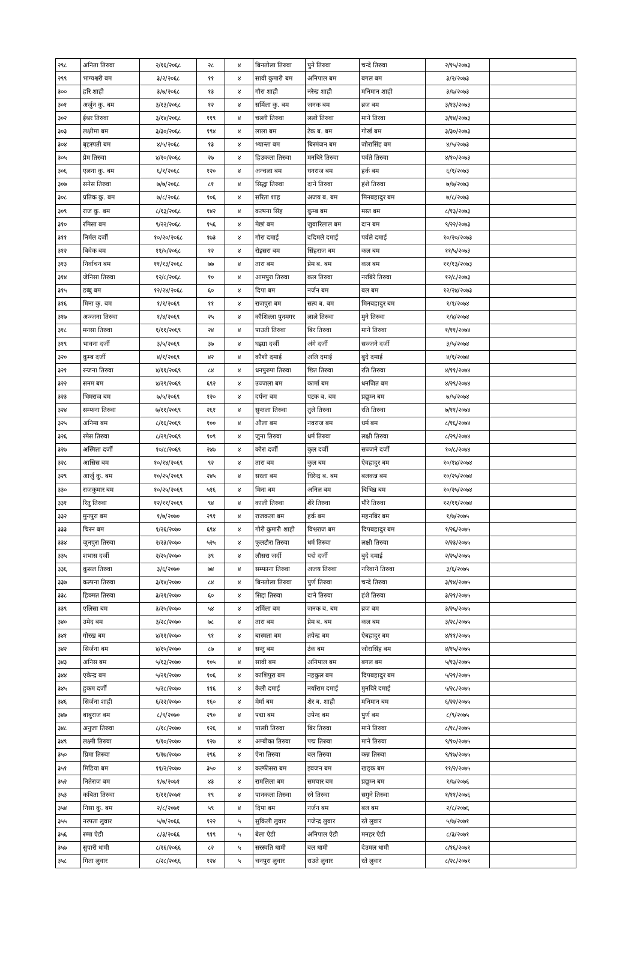| २९८ | अनिता तिरुवा | २/१६/२०६८ | २८ | ४ | बिनतोला तिरुवा | पुने तिरुवा | चन्दे तिरुवा | २/१५/२०७३ | |
| २९९ | भाग्यश्वरी बम | ३/२/२०६८ | ११ | ४ | सावी कुमारी बम | अनिपाल बम | बगल बम | ३/२/२०७३ | |
| ३०० | हरि शाही | ३/७/२०६८ | १३ | ४ | गौरा शाही | नरेन्द्र शाही | मनिमान शाही | ३/७/२०७३ | |
| ३०१ | अर्जुन कु. बम | ३/१३/२०६८ | १२ | ४ | सर्मिला कु. बम | जनक बम | ब्रज बम | ३/१३/२०७३ | |
| ३०२ | ईश्वर तिरुवा | ३/१४/२०६८ | ११९ | ४ | चल्ली तिरुवा | लल्ते तिरुवा | माने तिरवा | ३/१४/२०७३ | |
| ३०३ | लक्षीमा बम | ३/३०/२०६८ | १९४ | ४ | लाला बम | टेक ब. बम | गोर्ख बम | ३/३०/२०७३ | |
| ३०४ | बृहस्पती बम | ४/५/२०६८ | १३ | ४ | भ्यान्ता बम | बिरमंजन बम | जोरासिंह बम | ४/५/२०७३ | |
| ३०५ | प्रेम तिरुवा | ४/१०/२०६८ | २७ | ४ | हिउकला तिरुवा | मनबिरे तिरुवा | पर्वते तिरुवा | ४/१०/२०७३ | |
| ३०६ | एलना कु. बम | ६/१/२०६८ | १२० | ४ | अन्चला बम | धनराज बम | हर्क बम | ६/१/२०७३ | |
| ३०७ | सनेस तिरुवा | ७/७/२०६८ | ८१ | ४ | सिद्धा तिरुवा | दाने तिरुवा | हंशे तिरुवा | ७/७/२०७३ | |
| ३०८ | प्रतिक कु. बम | ७/८/२०६८ | १०६ | ४ | सरिता शाह | अजय ब. बम | मिनबहादुर बम | ७/८/२०७३ | |
| ३०९ | राज कु. बम | ८/१३/२०६८ | १४२ | ४ | कल्पना सिंह | कुम्ब बम | मस्त बम | ८/१३/२०७३ | |
| ३१० | रमिसा बम | ९/२२/२०६८ | १५६ | ४ | मेछां बम | जुवारिलाल बम | दान बम | ९/२२/२०७३ | |
| ३११ | निर्मल दर्जी | १०/२०/२०६८ | १७३ | ४ | गौरा दमाई | ददिमले दमाई | पर्वले दमाई | १०/२०/२०७३ | |
| ३१२ | बिवेक बम | ११/५/२०६८ | १२ | ४ | रोइसरा बम | सिंहराज बम | कल बम | ११/५/२०७३ | |
| ३१३ | निर्वाचन बम | ११/१३/२०६८ | ७७ | ४ | तारा बम | प्रेम ब. बम | कल बम | ११/१३/२०७३ | |
| ३१४ | जेनिसा तिरुवा | १२/८/२०६८ | १० | ४ | आमपुरा तिरुवा | कल तिरुवा | नरबिरे तिरुवा | १२/८/२०७३ | |
| ३१५ | डब्बु बम | १२/२४/२०६८ | ६० | ४ | दिपा बम | नर्जन बम | बल बम | १२/२४/२०७३ | |
| ३१६ | मिना कु. बम | १/१/२०६९ | ११ | ४ | राजपुरा बम | सत्य ब. बम | मिनबहादुर बम | १/१/२०७४ | |
| ३१७ | अञ्जना तिरुवा | १/४/२०६९ | २५ | ४ | कौशिल्ला पुनमगर | लाले तिरुवा | मुने तिरुवा | १/४/२०७४ | |
| ३१८ | मनसा तिरुवा | १/११/२०६९ | २४ | ४ | पाउती तिरुवा | बिर तिरुवा | माने तिरुवा | १/११/२०७४ | |
| ३१९ | भावना दर्जी | ३/५/२०६९ | ३७ | ४ | घइग्रा दर्जी | अंगे दर्जी | सज्जने दर्जी | ३/५/२०७४ | |
| ३२० | कुम्ब दर्जी | ४/१/२०६९ | ४२ | ४ | कौशी दमाई | अलि दमाई | बुदे दमाई | ४/१/२०७४ | |
| ३२१ | रन्जना तिरुवा | ४/११/२०६९ | ८४ | ४ | धनपुरुपा तिरुवा | छित तिरुवा | रति तिरुवा | ४/११/२०७४ | |
| ३२२ | सनम बम | ४/२९/२०६९ | ६९२ | ४ | उज्जला बम | कार्मा बम | धनजित बम | ४/२९/२०७४ | |
| ३२३ | भिमराज बम | ७/५/२०६९ | १२० | ४ | दर्पना बम | पटक ब. बम | प्रद्युम्न बम | ७/५/२०७४ | |
| ३२४ | सम्फना तिरुवा | ७/११/२०६९ | २६१ | ४ | सुन्तला तिरुवा | तुले तिरुवा | रति तिरुवा | ७/११/२०७४ | |
| ३२५ | अनिमा बम | ८/१६/२०६९ | १०० | ४ | औला बम | नवराज बम | धर्म बम | ८/१६/२०७४ | |
| ३२६ | रमेस तिरुवा | ८/२९/२०६९ | १०९ | ४ | जुना तिरुवा | धर्म तिरुवा | लक्षी तिरुवा | ८/२९/२०७४ | |
| ३२७ | अस्मिता दर्जी | १०/८/२०६९ | २४७ | ४ | कौरा दर्जी | कुल दर्जी | सज्जने दर्जी | १०/८/२०७४ | |
| ३२८ | आसिस बम | १०/१४/२०६९ | ९२ | ४ | तारा बम | कुल बम | ऐवहादुर बम | १०/१४/२०७४ | |
| ३२९ | आर्जु कु. बम | १०/२५/२०६९ | २४५ | ४ | सरला बम | धिरेन्द्र ब. बम | बलकन्न बम | १०/२५/२०७४ | |
| ३३० | राजकुमार बम | १०/२५/२०६९ | ५१६ | ४ | मिना बम | अनिल बम | बिभिन्न बम | १०/२५/२०७४ | |
| ३३१ | रितु तिरुवा | १२/११/२०६९ | ९४ | ४ | काली तिरुवा | शेरे तिरुवा | पौरे तिरुवा | १२/११/२०७४ | |
| ३३२ | मुनपुरा बम | १/७/२०७० | २९१ | ४ | राजकला बम | हर्क बम | महनबिर बम | १/७/२०७५ | |
| ३३३ | चिरन बम | १/२६/२०७० | ६९४ | ४ | गौरी कुमारी शाही | विश्वराज बम | दिपबहादुर बम | १/२६/२०७५ | |
| ३३४ | जुनपुरा तिरुवा | २/२३/२०७० | ५२५ | ४ | फुलटौरा तिरुवा | धर्म तिरुवा | लक्षी तिरुवा | २/२३/२०७५ | |
| ३३५ | शभास दर्जी | २/२५/२०७० | ३९ | ४ | लौसरा जर्दी | पद्मे दर्जी | बुदे दमाई | २/२५/२०७५ | |
| ३३६ | कुसल तिरुवा | ३/६/२०७० | ७४ | ४ | सम्फाना तिरुवा | अजय तिरुवा | नरिवाने तिरुवा | ३/६/२०७५ | |
| ३३७ | कल्पना तिरुवा | ३/१४/२०७० | ८४ | ४ | बिनतोला तिरुवा | पुर्ण तिरुवा | चन्दे तिरुवा | ३/१४/२०७५ | |
| ३३८ | हिक्मत तिरुवा | ३/२१/२०७० | ६० | ४ | सिद्दा तिरुवा | दाने तिरुवा | हंशे तिरुवा | ३/२१/२०७५ | |
| ३३९ | एलिसा बम | ३/२५/२०७० | ५४ | ४ | शर्मिला बम | जनक ब. बम | ब्रज बम | ३/२५/२०७५ | |
| ३४० | उमेद बम | ३/२८/२०७० | ७८ | ४ | तारा बम | प्रेम ब. बम | कल बम | ३/२८/२०७५ | |
| ३४१ | गोरख बम | ४/११/२०७० | ९१ | ४ | बास्मता बम | तपेन्द्र बम | ऐबहादुर बम | ४/११/२०७५ | |
| ३४२ | सिर्जना बम | ४/१५/२०७० | ८७ | ४ | सन्तु बम | टंक बम | जोरासिंह बम | ४/१५/२०७५ | |
| ३४३ | अनिस बम | ५/१३/२०७० | १०५ | ४ | सावी बम | अनिपाल बम | बगल बम | ५/१३/२०७५ | |
| ३४४ | एकेन्द्र बम | ५/२१/२०७० | १०६ | ४ | काशिपुरा बम | नहकुल बम | दिपबहादुर बम | ५/२१/२०७५ | |
| ३४५ | हुकम दर्जी | ५/२८/२०७० | ११६ | ४ | कैली दमाई | नयाँराम दमाई | मुनविरे दमाई | ५/२८/२०७५ | |
| ३४६ | सिर्जना शाही | ६/२२/२०७० | १६० | ४ | मेर्मा बम | शेर ब. शाही | मनिमान बम | ६/२२/२०७५ | |
| ३४७ | बाबुराज बम | ८/९/२०७० | २९० | ४ | पद्मा बम | उपेन्द बम | पुर्ण बम | ८/९/२०७५ | |
| ३४८ | अनुजा तिरुवा | ८/१८/२०७० | १२६ | ४ | पाल्ती तिरुवा | बिर तिरुवा | माने तिरुवा | ८/१८/२०७५ | |
| ३४९ | लक्ष्मी तिरुवा | ९/१०/२०७० | १२७ | ४ | अम्बीका तिरुवा | पद्म तिरुवा | माने तिरुवा | ९/१०/२०७५ | |
| ३५० | प्रिमा तिरुवा | ९/१७/२०७० | २९६ | ४ | ऐना तिरुवा | बल तिरुवा | कन्न तिरुवा | ९/१७/२०७५ | |
| ३५१ | मिडिया बम | ११/२/२०७० | ३५० | ४ | कल्फीसरा बम | इवजन बम | खड्क बम | ११/२/२०७५ | |
| ३५२ | नितेराज बम | १/७/२०७१ | ४३ | ४ | रामलिला बम | समचार बम | प्रद्युम्न बम | १/७/२०७६ | |
| ३५३ | कबिता तिरुवा | १/११/२०७१ | १९ | ४ | पानकला तिरुवा | रने तिरुवा | सगुने तिरुवा | १/११/२०७६ | |
| ३५४ | निसा कु. बम | २/८/२०७१ | ५९ | ४ | दिपा बम | नर्जन बम | बल बम | २/८/२०७६ | |
| ३५५ | नरपता लुवार | ५/७/२०६६ | १२२ | ५ | सुकिली लुवार | गजेन्द्र लुवार | रते लुवार | ५/७/२०७१ | |
| ३५६ | रम्मा ऐडी | ८/३/२०६६ | ९१९ | ५ | बेला ऐडी | अनिपाल ऐडी | मनहर ऐडी | ८/३/२०७१ | |
| ३५७ | सुपारी धामी | ८/१६/२०६६ | ८२ | ५ | सरस्वति धामी | बल धामी | देउमल धामी | ८/१६/२०७१ | |
| ३५८ | गिता लुवार | ८/२८/२०६६ | १२४ | ५ | चनपुरा लुवार | राउते लुवार | रते लुवार | ८/२८/२०७१ | |